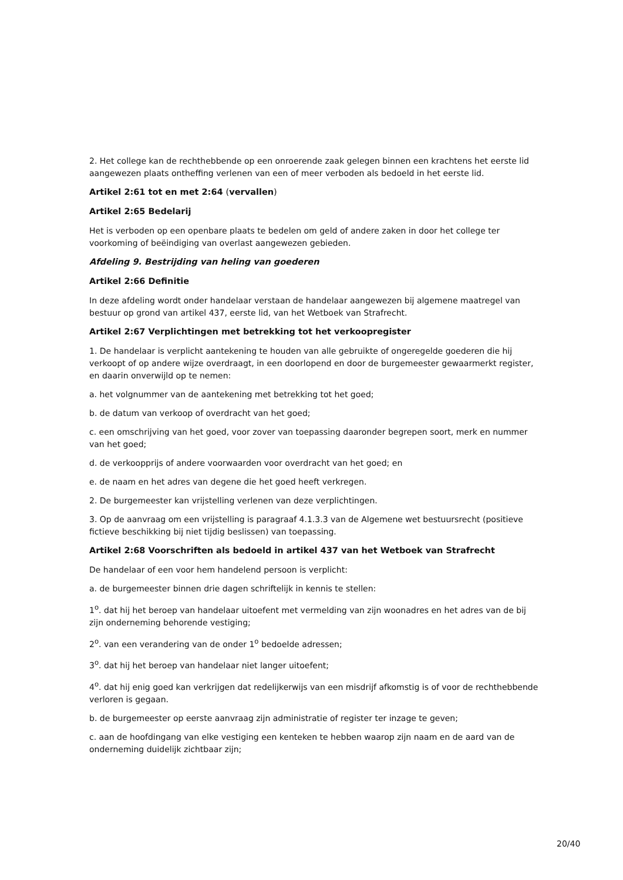2. Het college kan de rechthebbende op een onroerende zaak gelegen binnen een krachtens het eerste lid aangewezen plaats ontheffing verlenen van een of meer verboden als bedoeld in het eerste lid.
Artikel 2:61 tot en met 2:64 (vervallen)
Artikel 2:65 Bedelarij
Het is verboden op een openbare plaats te bedelen om geld of andere zaken in door het college ter voorkoming of beëindiging van overlast aangewezen gebieden.
Afdeling 9. Bestrijding van heling van goederen
Artikel 2:66 Definitie
In deze afdeling wordt onder handelaar verstaan de handelaar aangewezen bij algemene maatregel van bestuur op grond van artikel 437, eerste lid, van het Wetboek van Strafrecht.
Artikel 2:67 Verplichtingen met betrekking tot het verkoopregister
1. De handelaar is verplicht aantekening te houden van alle gebruikte of ongeregelde goederen die hij verkoopt of op andere wijze overdraagt, in een doorlopend en door de burgemeester gewaarmerkt register, en daarin onverwijld op te nemen:
a. het volgnummer van de aantekening met betrekking tot het goed;
b. de datum van verkoop of overdracht van het goed;
c. een omschrijving van het goed, voor zover van toepassing daaronder begrepen soort, merk en nummer van het goed;
d. de verkoopprijs of andere voorwaarden voor overdracht van het goed; en
e. de naam en het adres van degene die het goed heeft verkregen.
2. De burgemeester kan vrijstelling verlenen van deze verplichtingen.
3. Op de aanvraag om een vrijstelling is paragraaf 4.1.3.3 van de Algemene wet bestuursrecht (positieve fictieve beschikking bij niet tijdig beslissen) van toepassing.
Artikel 2:68 Voorschriften als bedoeld in artikel 437 van het Wetboek van Strafrecht
De handelaar of een voor hem handelend persoon is verplicht:
a. de burgemeester binnen drie dagen schriftelijk in kennis te stellen:
1<sup>o</sup>. dat hij het beroep van handelaar uitoefent met vermelding van zijn woonadres en het adres van de bij zijn onderneming behorende vestiging;
2<sup>o</sup>. van een verandering van de onder 1<sup>o</sup> bedoelde adressen;
3<sup>o</sup>. dat hij het beroep van handelaar niet langer uitoefent;
4<sup>o</sup>. dat hij enig goed kan verkrijgen dat redelijkerwijs van een misdrijf afkomstig is of voor de rechthebbende verloren is gegaan.
b. de burgemeester op eerste aanvraag zijn administratie of register ter inzage te geven;
c. aan de hoofdingang van elke vestiging een kenteken te hebben waarop zijn naam en de aard van de onderneming duidelijk zichtbaar zijn;
20/40